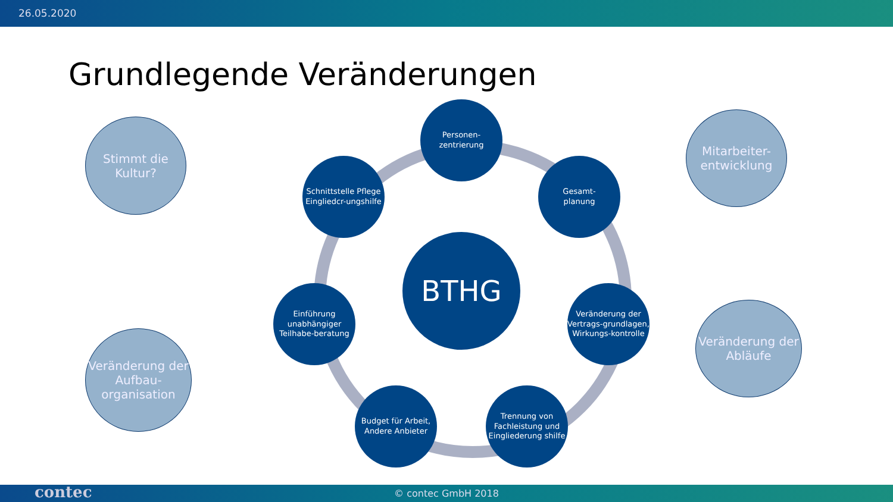26.05.2020
Grundlegende Veränderungen
BTHG
Personen-
zentrierung
Gesamt-
planung
Veränderung der Vertrags-grundlagen, Wirkungs-kontrolle
Trennung von Fachleistung und Eingliederung shilfe
Budget für Arbeit, Andere Anbieter
Einführung unabhängiger Teilhabe-beratung
Schnittstelle Pflege Eingliedcr-ungshilfe
Stimmt die
Kultur?
Veränderung der Aufbau-organisation
Mitarbeiter-
entwicklung
Veränderung der Abläufe
© contec GmbH 2018 contec